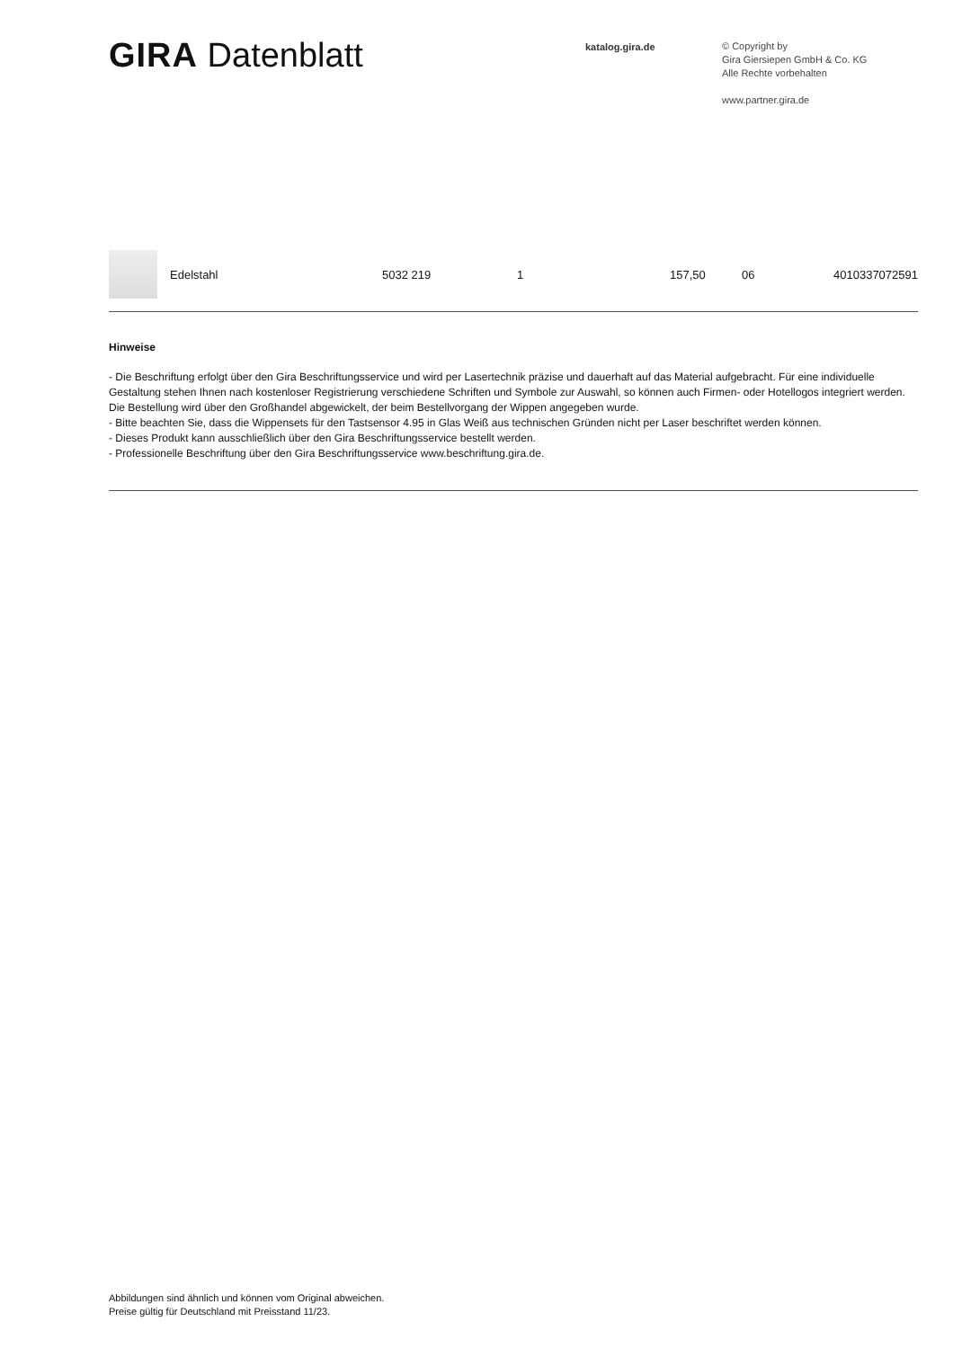GIRA Datenblatt
katalog.gira.de
© Copyright by
Gira Giersiepen GmbH & Co. KG
Alle Rechte vorbehalten
www.partner.gira.de
| | Edelstahl | 5032 219 | 1 | 157,50 | 06 | 4010337072591 |
Hinweise
- Die Beschriftung erfolgt über den Gira Beschriftungsservice und wird per Lasertechnik präzise und dauerhaft auf das Material aufgebracht. Für eine individuelle Gestaltung stehen Ihnen nach kostenloser Registrierung verschiedene Schriften und Symbole zur Auswahl, so können auch Firmen- oder Hotellogos integriert werden. Die Bestellung wird über den Großhandel abgewickelt, der beim Bestellvorgang der Wippen angegeben wurde.
- Bitte beachten Sie, dass die Wippensets für den Tastsensor 4.95 in Glas Weiß aus technischen Gründen nicht per Laser beschriftet werden können.
- Dieses Produkt kann ausschließlich über den Gira Beschriftungsservice bestellt werden.
- Professionelle Beschriftung über den Gira Beschriftungsservice www.beschriftung.gira.de.
Abbildungen sind ähnlich und können vom Original abweichen.
Preise gültig für Deutschland mit Preisstand 11/23.